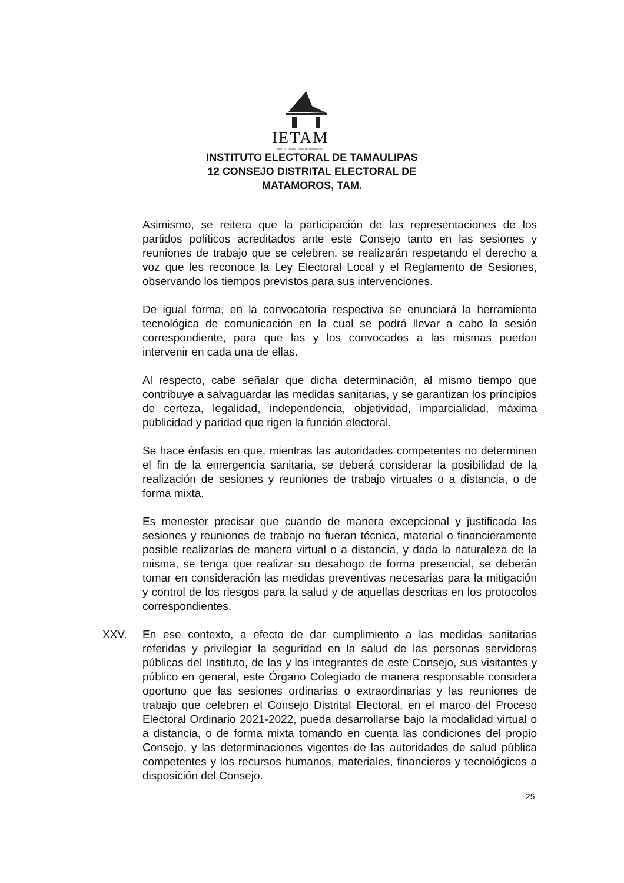IETAM
INSTITUTO ELECTORAL DE TAMAULIPAS
INSTITUTO ELECTORAL DE TAMAULIPAS
12 CONSEJO DISTRITAL ELECTORAL DE
MATAMOROS, TAM.
Asimismo, se reitera que la participación de las representaciones de los partidos políticos acreditados ante este Consejo tanto en las sesiones y reuniones de trabajo que se celebren, se realizarán respetando el derecho a voz que les reconoce la Ley Electoral Local y el Reglamento de Sesiones, observando los tiempos previstos para sus intervenciones.
De igual forma, en la convocatoria respectiva se enunciará la herramienta tecnológica de comunicación en la cual se podrá llevar a cabo la sesión correspondiente, para que las y los convocados a las mismas puedan intervenir en cada una de ellas.
Al respecto, cabe señalar que dicha determinación, al mismo tiempo que contribuye a salvaguardar las medidas sanitarias, y se garantizan los principios de certeza, legalidad, independencia, objetividad, imparcialidad, máxima publicidad y paridad que rigen la función electoral.
Se hace énfasis en que, mientras las autoridades competentes no determinen el fin de la emergencia sanitaria, se deberá considerar la posibilidad de la realización de sesiones y reuniones de trabajo virtuales o a distancia, o de forma mixta.
Es menester precisar que cuando de manera excepcional y justificada las sesiones y reuniones de trabajo no fueran técnica, material o financieramente posible realizarlas de manera virtual o a distancia, y dada la naturaleza de la misma, se tenga que realizar su desahogo de forma presencial, se deberán tomar en consideración las medidas preventivas necesarias para la mitigación y control de los riesgos para la salud y de aquellas descritas en los protocolos correspondientes.
XXV. En ese contexto, a efecto de dar cumplimiento a las medidas sanitarias referidas y privilegiar la seguridad en la salud de las personas servidoras públicas del Instituto, de las y los integrantes de este Consejo, sus visitantes y público en general, este Órgano Colegiado de manera responsable considera oportuno que las sesiones ordinarias o extraordinarias y las reuniones de trabajo que celebren el Consejo Distrital Electoral, en el marco del Proceso Electoral Ordinario 2021-2022, pueda desarrollarse bajo la modalidad virtual o a distancia, o de forma mixta tomando en cuenta las condiciones del propio Consejo, y las determinaciones vigentes de las autoridades de salud pública competentes y los recursos humanos, materiales, financieros y tecnológicos a disposición del Consejo.
25